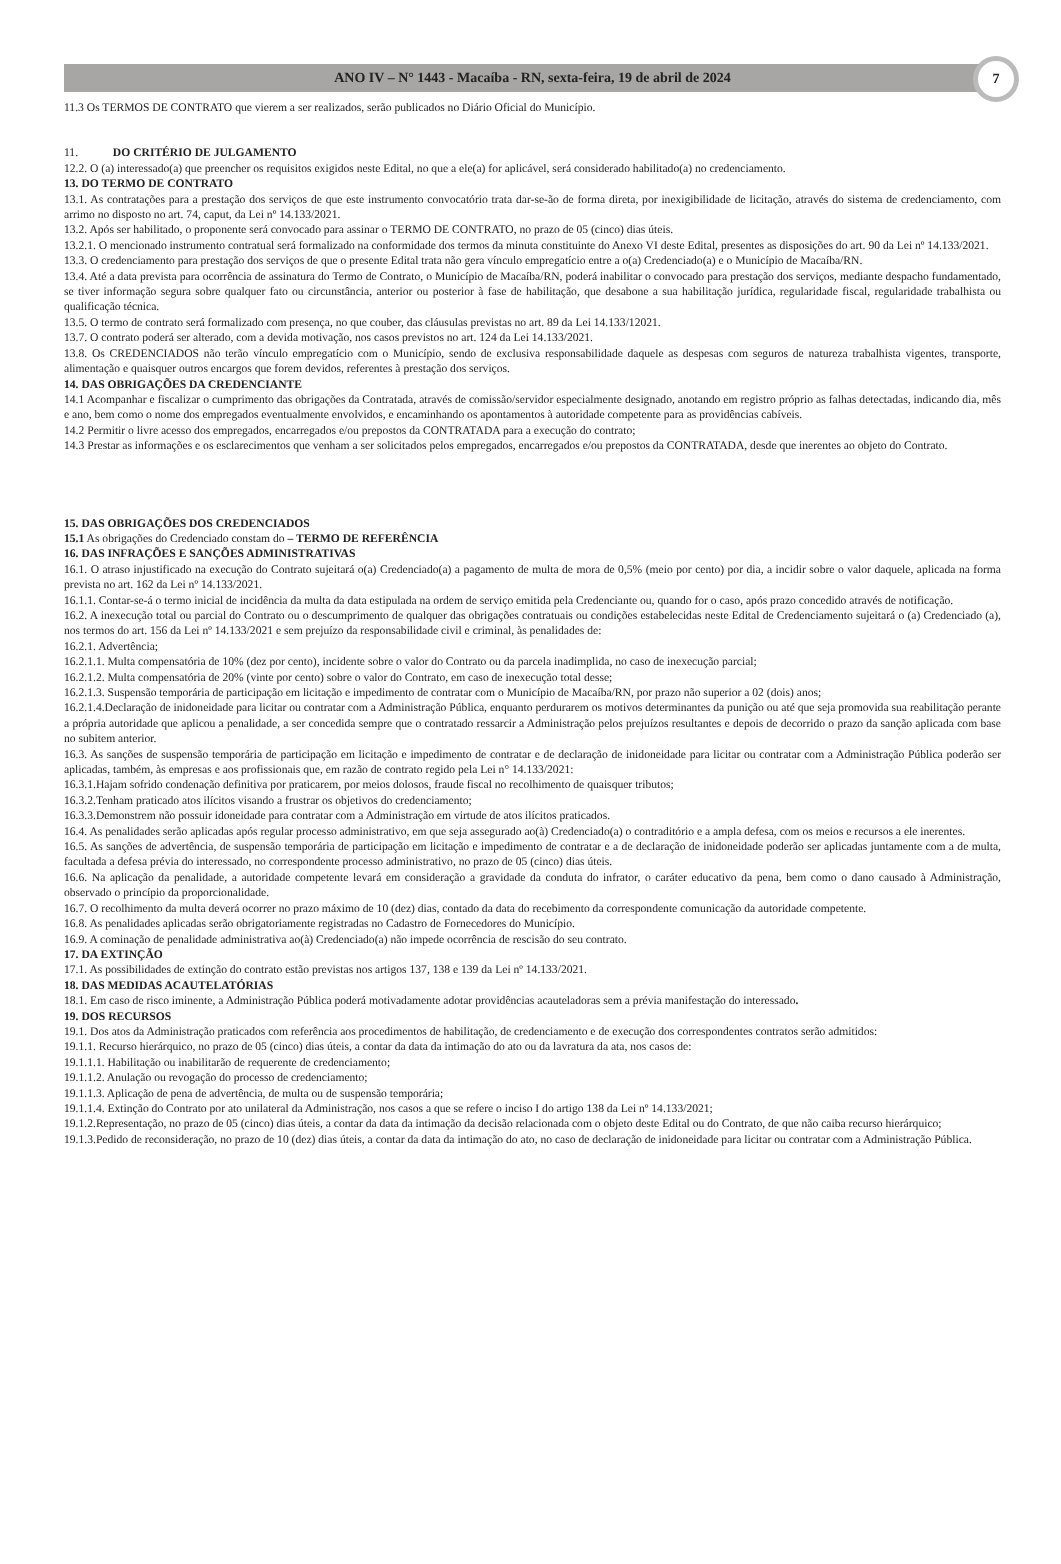ANO IV – N° 1443 - Macaíba - RN, sexta-feira, 19 de abril de 2024
7
11.3 Os TERMOS DE CONTRATO que vierem a ser realizados, serão publicados no Diário Oficial do Município.
11. DO CRITÉRIO DE JULGAMENTO
12.2. O (a) interessado(a) que preencher os requisitos exigidos neste Edital, no que a ele(a) for aplicável, será considerado habilitado(a) no credenciamento.
13. DO TERMO DE CONTRATO
13.1. As contratações para a prestação dos serviços de que este instrumento convocatório trata dar-se-ão de forma direta, por inexigibilidade de licitação, através do sistema de credenciamento, com arrimo no disposto no art. 74, caput, da Lei nº 14.133/2021.
13.2. Após ser habilitado, o proponente será convocado para assinar o TERMO DE CONTRATO, no prazo de 05 (cinco) dias úteis.
13.2.1. O mencionado instrumento contratual será formalizado na conformidade dos termos da minuta constituinte do Anexo VI deste Edital, presentes as disposições do art. 90 da Lei nº 14.133/2021.
13.3. O credenciamento para prestação dos serviços de que o presente Edital trata não gera vínculo empregatício entre a o(a) Credenciado(a) e o Município de Macaíba/RN.
13.4. Até a data prevista para ocorrência de assinatura do Termo de Contrato, o Município de Macaíba/RN, poderá inabilitar o convocado para prestação dos serviços, mediante despacho fundamentado, se tiver informação segura sobre qualquer fato ou circunstância, anterior ou posterior à fase de habilitação, que desabone a sua habilitação jurídica, regularidade fiscal, regularidade trabalhista ou qualificação técnica.
13.5. O termo de contrato será formalizado com presença, no que couber, das cláusulas previstas no art. 89 da Lei 14.133/12021.
13.7. O contrato poderá ser alterado, com a devida motivação, nos casos previstos no art. 124 da Lei 14.133/2021.
13.8. Os CREDENCIADOS não terão vínculo empregatício com o Município, sendo de exclusiva responsabilidade daquele as despesas com seguros de natureza trabalhista vigentes, transporte, alimentação e quaisquer outros encargos que forem devidos, referentes à prestação dos serviços.
14. DAS OBRIGAÇÕES DA CREDENCIANTE
14.1 Acompanhar e fiscalizar o cumprimento das obrigações da Contratada, através de comissão/servidor especialmente designado, anotando em registro próprio as falhas detectadas, indicando dia, mês e ano, bem como o nome dos empregados eventualmente envolvidos, e encaminhando os apontamentos à autoridade competente para as providências cabíveis.
14.2 Permitir o livre acesso dos empregados, encarregados e/ou prepostos da CONTRATADA para a execução do contrato;
14.3 Prestar as informações e os esclarecimentos que venham a ser solicitados pelos empregados, encarregados e/ou prepostos da CONTRATADA, desde que inerentes ao objeto do Contrato.
15. DAS OBRIGAÇÕES DOS CREDENCIADOS
15.1 As obrigações do Credenciado constam do – TERMO DE REFERÊNCIA
16. DAS INFRAÇÕES E SANÇÕES ADMINISTRATIVAS
16.1. O atraso injustificado na execução do Contrato sujeitará o(a) Credenciado(a) a pagamento de multa de mora de 0,5% (meio por cento) por dia, a incidir sobre o valor daquele, aplicada na forma prevista no art. 162 da Lei nº 14.133/2021.
16.1.1. Contar-se-á o termo inicial de incidência da multa da data estipulada na ordem de serviço emitida pela Credenciante ou, quando for o caso, após prazo concedido através de notificação.
16.2. A inexecução total ou parcial do Contrato ou o descumprimento de qualquer das obrigações contratuais ou condições estabelecidas neste Edital de Credenciamento sujeitará o (a) Credenciado (a), nos termos do art. 156 da Lei nº 14.133/2021 e sem prejuízo da responsabilidade civil e criminal, às penalidades de:
16.2.1. Advertência;
16.2.1.1. Multa compensatória de 10% (dez por cento), incidente sobre o valor do Contrato ou da parcela inadimplida, no caso de inexecução parcial;
16.2.1.2. Multa compensatória de 20% (vinte por cento) sobre o valor do Contrato, em caso de inexecução total desse;
16.2.1.3. Suspensão temporária de participação em licitação e impedimento de contratar com o Município de Macaíba/RN, por prazo não superior a 02 (dois) anos;
16.2.1.4.Declaração de inidoneidade para licitar ou contratar com a Administração Pública, enquanto perdurarem os motivos determinantes da punição ou até que seja promovida sua reabilitação perante a própria autoridade que aplicou a penalidade, a ser concedida sempre que o contratado ressarcir a Administração pelos prejuízos resultantes e depois de decorrido o prazo da sanção aplicada com base no subitem anterior.
16.3. As sanções de suspensão temporária de participação em licitação e impedimento de contratar e de declaração de inidoneidade para licitar ou contratar com a Administração Pública poderão ser aplicadas, também, às empresas e aos profissionais que, em razão de contrato regido pela Lei n° 14.133/2021:
16.3.1.Hajam sofrido condenação definitiva por praticarem, por meios dolosos, fraude fiscal no recolhimento de quaisquer tributos;
16.3.2.Tenham praticado atos ilícitos visando a frustrar os objetivos do credenciamento;
16.3.3.Demonstrem não possuir idoneidade para contratar com a Administração em virtude de atos ilícitos praticados.
16.4. As penalidades serão aplicadas após regular processo administrativo, em que seja assegurado ao(à) Credenciado(a) o contraditório e a ampla defesa, com os meios e recursos a ele inerentes.
16.5. As sanções de advertência, de suspensão temporária de participação em licitação e impedimento de contratar e a de declaração de inidoneidade poderão ser aplicadas juntamente com a de multa, facultada a defesa prévia do interessado, no correspondente processo administrativo, no prazo de 05 (cinco) dias úteis.
16.6. Na aplicação da penalidade, a autoridade competente levará em consideração a gravidade da conduta do infrator, o caráter educativo da pena, bem como o dano causado à Administração, observado o princípio da proporcionalidade.
16.7. O recolhimento da multa deverá ocorrer no prazo máximo de 10 (dez) dias, contado da data do recebimento da correspondente comunicação da autoridade competente.
16.8. As penalidades aplicadas serão obrigatoriamente registradas no Cadastro de Fornecedores do Município.
16.9. A cominação de penalidade administrativa ao(à) Credenciado(a) não impede ocorrência de rescisão do seu contrato.
17. DA EXTINÇÃO
17.1. As possibilidades de extinção do contrato estão previstas nos artigos 137, 138 e 139 da Lei nº 14.133/2021.
18. DAS MEDIDAS ACAUTELATÓRIAS
18.1. Em caso de risco iminente, a Administração Pública poderá motivadamente adotar providências acauteladoras sem a prévia manifestação do interessado.
19. DOS RECURSOS
19.1. Dos atos da Administração praticados com referência aos procedimentos de habilitação, de credenciamento e de execução dos correspondentes contratos serão admitidos:
19.1.1. Recurso hierárquico, no prazo de 05 (cinco) dias úteis, a contar da data da intimação do ato ou da lavratura da ata, nos casos de:
19.1.1.1. Habilitação ou inabilitarão de requerente de credenciamento;
19.1.1.2. Anulação ou revogação do processo de credenciamento;
19.1.1.3. Aplicação de pena de advertência, de multa ou de suspensão temporária;
19.1.1.4. Extinção do Contrato por ato unilateral da Administração, nos casos a que se refere o inciso I do artigo 138 da Lei nº 14.133/2021;
19.1.2.Representação, no prazo de 05 (cinco) dias úteis, a contar da data da intimação da decisão relacionada com o objeto deste Edital ou do Contrato, de que não caiba recurso hierárquico;
19.1.3.Pedido de reconsideração, no prazo de 10 (dez) dias úteis, a contar da data da intimação do ato, no caso de declaração de inidoneidade para licitar ou contratar com a Administração Pública.